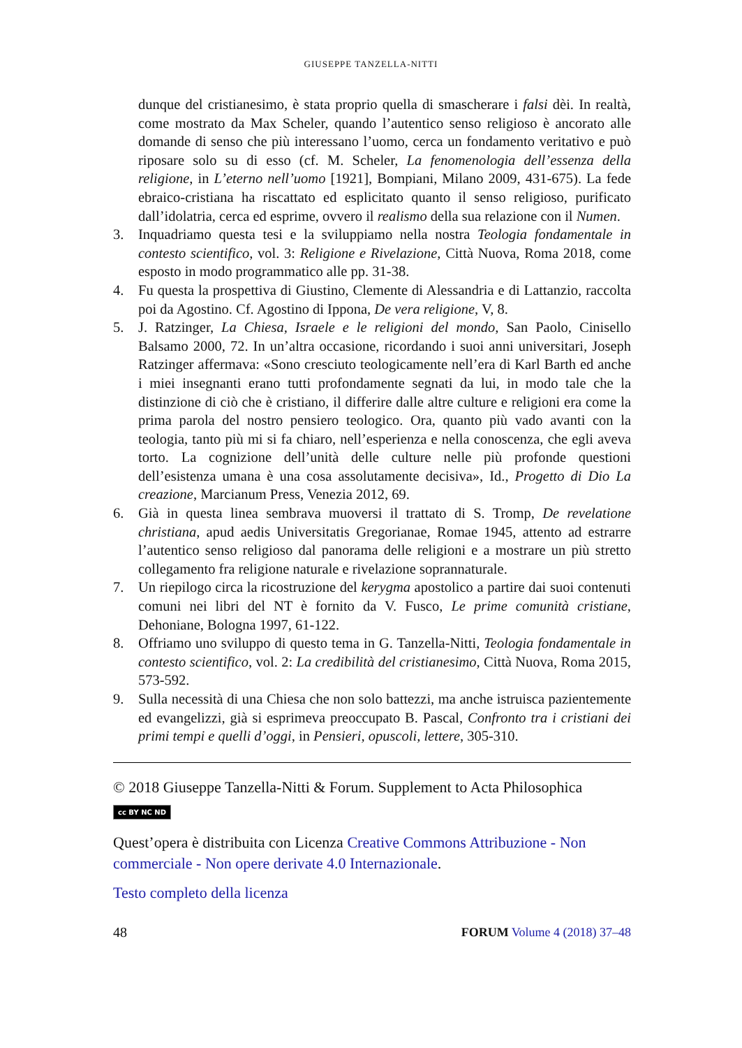GIUSEPPE TANZELLA-NITTI
dunque del cristianesimo, è stata proprio quella di smascherare i falsi dèi. In realtà, come mostrato da Max Scheler, quando l’autentico senso religioso è ancorato alle domande di senso che più interessano l’uomo, cerca un fondamento veritativo e può riposare solo su di esso (cf. M. Scheler, La fenomenologia dell’essenza della religione, in L’eterno nell’uomo [1921], Bompiani, Milano 2009, 431-675). La fede ebraico-cristiana ha riscattato ed esplicitato quanto il senso religioso, purificato dall’idolatria, cerca ed esprime, ovvero il realismo della sua relazione con il Numen.
3. Inquadriamo questa tesi e la sviluppiamo nella nostra Teologia fondamentale in contesto scientifico, vol. 3: Religione e Rivelazione, Città Nuova, Roma 2018, come esposto in modo programmatico alle pp. 31-38.
4. Fu questa la prospettiva di Giustino, Clemente di Alessandria e di Lattanzio, raccolta poi da Agostino. Cf. Agostino di Ippona, De vera religione, V, 8.
5. J. Ratzinger, La Chiesa, Israele e le religioni del mondo, San Paolo, Cinisello Balsamo 2000, 72. In un’altra occasione, ricordando i suoi anni universitari, Joseph Ratzinger affermava: «Sono cresciuto teologicamente nell’era di Karl Barth ed anche i miei insegnanti erano tutti profondamente segnati da lui, in modo tale che la distinzione di ciò che è cristiano, il differire dalle altre culture e religioni era come la prima parola del nostro pensiero teologico. Ora, quanto più vado avanti con la teologia, tanto più mi si fa chiaro, nell’esperienza e nella conoscenza, che egli aveva torto. La cognizione dell’unità delle culture nelle più profonde questioni dell’esistenza umana è una cosa assolutamente decisiva», Id., Progetto di Dio La creazione, Marcianum Press, Venezia 2012, 69.
6. Già in questa linea sembrava muoversi il trattato di S. Tromp, De revelatione christiana, apud aedis Universitatis Gregorianae, Romae 1945, attento ad estrarre l’autentico senso religioso dal panorama delle religioni e a mostrare un più stretto collegamento fra religione naturale e rivelazione soprannaturale.
7. Un riepilogo circa la ricostruzione del kerygma apostolico a partire dai suoi contenuti comuni nei libri del NT è fornito da V. Fusco, Le prime comunità cristiane, Dehoniane, Bologna 1997, 61-122.
8. Offriamo uno sviluppo di questo tema in G. Tanzella-Nitti, Teologia fondamentale in contesto scientifico, vol. 2: La credibilità del cristianesimo, Città Nuova, Roma 2015, 573-592.
9. Sulla necessità di una Chiesa che non solo battezzi, ma anche istruisca pazientemente ed evangelizzi, già si esprimeva preoccupato B. Pascal, Confronto tra i cristiani dei primi tempi e quelli d’oggi, in Pensieri, opuscoli, lettere, 305-310.
© 2018 Giuseppe Tanzella-Nitti & Forum. Supplement to Acta Philosophica
cc BY NC ND
Quest’opera è distribuita con Licenza Creative Commons Attribuzione - Non commerciale - Non opere derivate 4.0 Internazionale.
Testo completo della licenza
48 FORUM Volume 4 (2018) 37–48